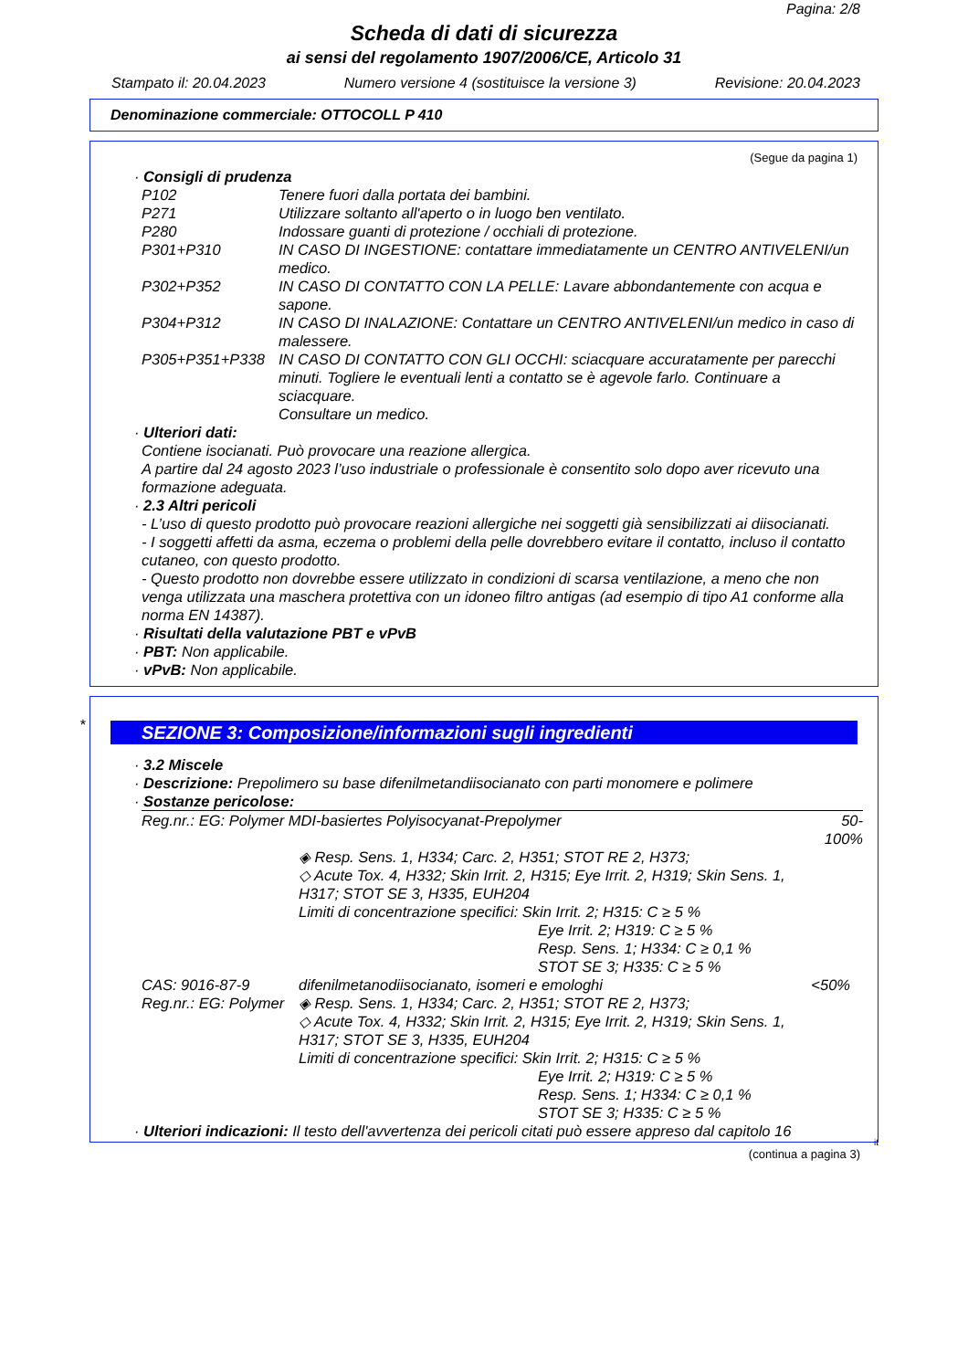Pagina: 2/8
Scheda di dati di sicurezza
ai sensi del regolamento 1907/2006/CE, Articolo 31
Stampato il: 20.04.2023 Numero versione 4 (sostituisce la versione 3) Revisione: 20.04.2023
Denominazione commerciale: OTTOCOLL P 410
(Segue da pagina 1)
· Consigli di prudenza
| P102 | Tenere fuori dalla portata dei bambini. |
| P271 | Utilizzare soltanto all'aperto o in luogo ben ventilato. |
| P280 | Indossare guanti di protezione / occhiali di protezione. |
| P301+P310 | IN CASO DI INGESTIONE: contattare immediatamente un CENTRO ANTIVELENI/un medico. |
| P302+P352 | IN CASO DI CONTATTO CON LA PELLE: Lavare abbondantemente con acqua e sapone. |
| P304+P312 | IN CASO DI INALAZIONE: Contattare un CENTRO ANTIVELENI/un medico in caso di malessere. |
| P305+P351+P338 | IN CASO DI CONTATTO CON GLI OCCHI: sciacquare accuratamente per parecchi minuti. Togliere le eventuali lenti a contatto se è agevole farlo. Continuare a sciacquare. Consultare un medico. |
· Ulteriori dati:
Contiene isocianati. Può provocare una reazione allergica.
A partire dal 24 agosto 2023 l’uso industriale o professionale è consentito solo dopo aver ricevuto una formazione adeguata.
· 2.3 Altri pericoli
- L’uso di questo prodotto può provocare reazioni allergiche nei soggetti già sensibilizzati ai diisocianati.
- I soggetti affetti da asma, eczema o problemi della pelle dovrebbero evitare il contatto, incluso il contatto cutaneo, con questo prodotto.
- Questo prodotto non dovrebbe essere utilizzato in condizioni di scarsa ventilazione, a meno che non venga utilizzata una maschera protettiva con un idoneo filtro antigas (ad esempio di tipo A1 conforme alla norma EN 14387).
· Risultati della valutazione PBT e vPvB
· PBT: Non applicabile.
· vPvB: Non applicabile.
*
SEZIONE 3: Composizione/informazioni sugli ingredienti
· 3.2 Miscele
· Descrizione: Prepolimero su base difenilmetandiisocianato con parti monomere e polimere
· Sostanze pericolose:
| Reg.nr.: EG: Polymer MDI-basiertes Polyisocyanat-Prepolymer | | 50-100% |
| | ◈ Resp. Sens. 1, H334; Carc. 2, H351; STOT RE 2, H373; ◇ Acute Tox. 4, H332; Skin Irrit. 2, H315; Eye Irrit. 2, H319; Skin Sens. 1, H317; STOT SE 3, H335, EUH204 Limiti di concentrazione specifici: Skin Irrit. 2; H315: C ≥ 5 % Eye Irrit. 2; H319: C ≥ 5 % Resp. Sens. 1; H334: C ≥ 0,1 % STOT SE 3; H335: C ≥ 5 % | |
| CAS: 9016-87-9 Reg.nr.: EG: Polymer | difenilmetanodiisocianato, isomeri e emologhi ◈ Resp. Sens. 1, H334; Carc. 2, H351; STOT RE 2, H373; ◇ Acute Tox. 4, H332; Skin Irrit. 2, H315; Eye Irrit. 2, H319; Skin Sens. 1, H317; STOT SE 3, H335, EUH204 Limiti di concentrazione specifici: Skin Irrit. 2; H315: C ≥ 5 % Eye Irrit. 2; H319: C ≥ 5 % Resp. Sens. 1; H334: C ≥ 0,1 % STOT SE 3; H335: C ≥ 5 % | <50% |
· Ulteriori indicazioni: Il testo dell'avvertenza dei pericoli citati può essere appreso dal capitolo 16
it
(continua a pagina 3)